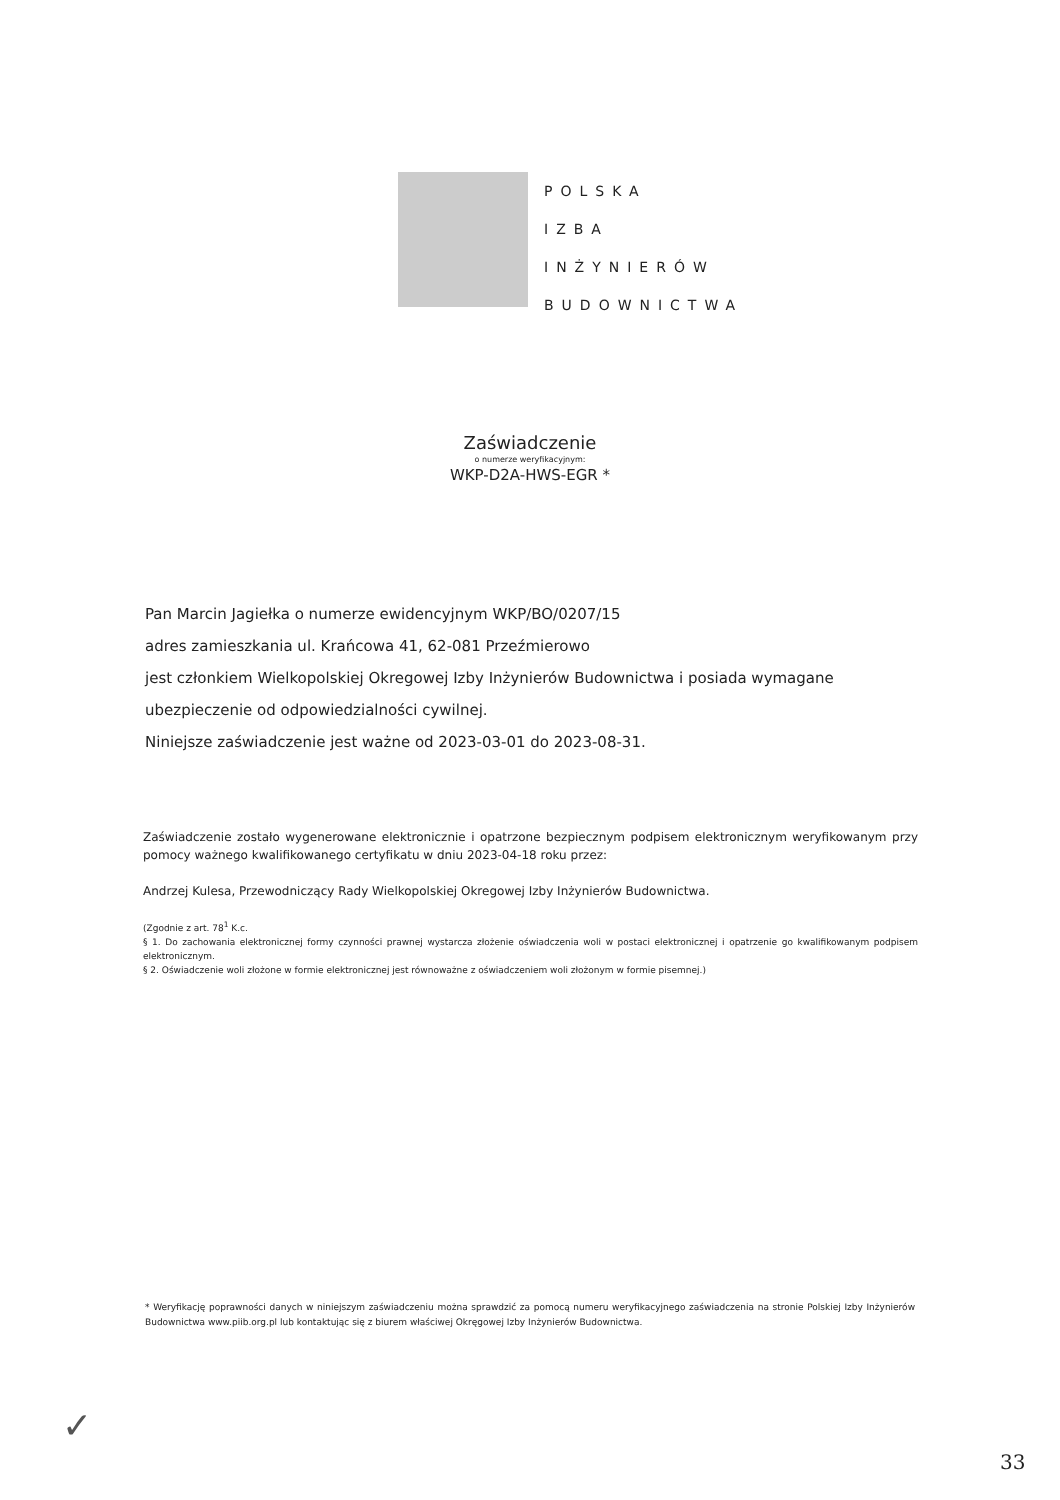POLSKA
IZBA
INŻYNIERÓW
BUDOWNICTWA
Zaświadczenie
o numerze weryfikacyjnym:
WKP-D2A-HWS-EGR *
Pan Marcin Jagiełka o numerze ewidencyjnym WKP/BO/0207/15
adres zamieszkania ul. Krańcowa 41, 62-081 Przeźmierowo
jest członkiem Wielkopolskiej Okregowej Izby Inżynierów Budownictwa i posiada wymagane ubezpieczenie od odpowiedzialności cywilnej.
Niniejsze zaświadczenie jest ważne od 2023-03-01 do 2023-08-31.
Zaświadczenie zostało wygenerowane elektronicznie i opatrzone bezpiecznym podpisem elektronicznym weryfikowanym przy pomocy ważnego kwalifikowanego certyfikatu w dniu 2023-04-18 roku przez:
Andrzej Kulesa, Przewodniczący Rady Wielkopolskiej Okregowej Izby Inżynierów Budownictwa.
(Zgodnie z art. 78<sup>1</sup> K.c.
§ 1. Do zachowania elektronicznej formy czynności prawnej wystarcza złożenie oświadczenia woli w postaci elektronicznej i opatrzenie go kwalifikowanym podpisem elektronicznym.
§ 2. Oświadczenie woli złożone w formie elektronicznej jest równoważne z oświadczeniem woli złożonym w formie pisemnej.)
* Weryfikację poprawności danych w niniejszym zaświadczeniu można sprawdzić za pomocą numeru weryfikacyjnego zaświadczenia na stronie Polskiej Izby Inżynierów Budownictwa www.piib.org.pl lub kontaktując się z biurem właściwej Okręgowej Izby Inżynierów Budownictwa.
✓
33